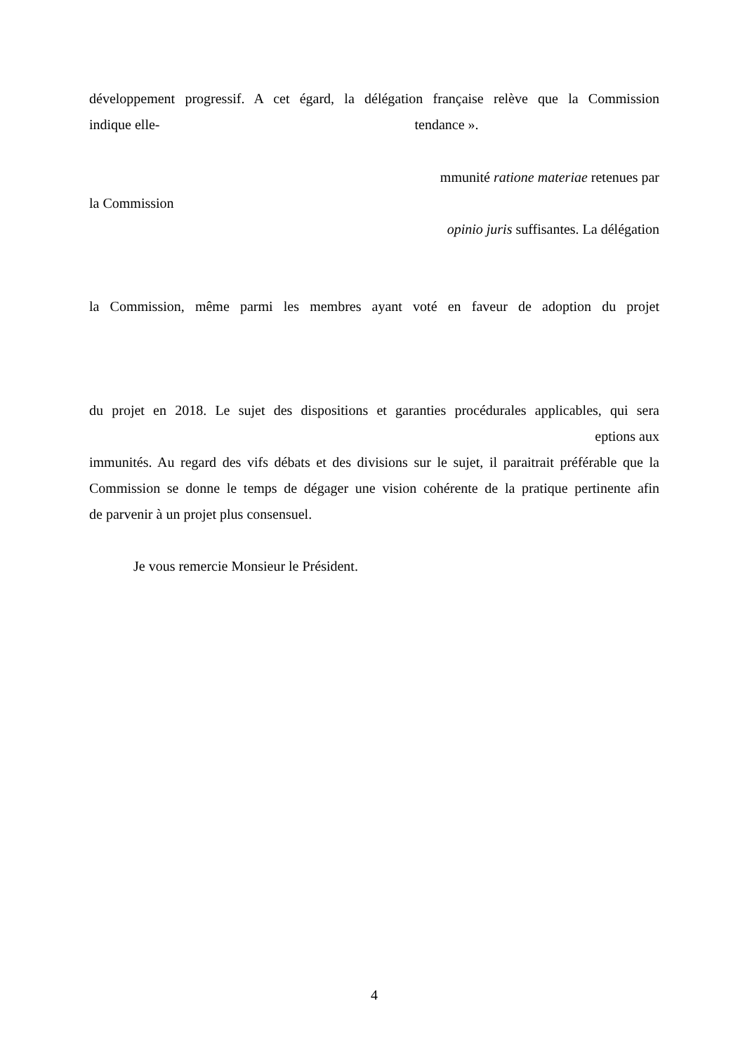développement progressif. A cet égard, la délégation française relève que la Commission
indique elle- tendance ».
mmunité ratione materiae retenues par
la Commission
opinio juris suffisantes. La délégation
la Commission, même parmi les membres ayant voté en faveur de adoption du projet
du projet en 2018. Le sujet des dispositions et garanties procédurales applicables, qui sera
eptions aux
immunités. Au regard des vifs débats et des divisions sur le sujet, il paraitrait préférable que la
Commission se donne le temps de dégager une vision cohérente de la pratique pertinente afin
de parvenir à un projet plus consensuel.
Je vous remercie Monsieur le Président.
4